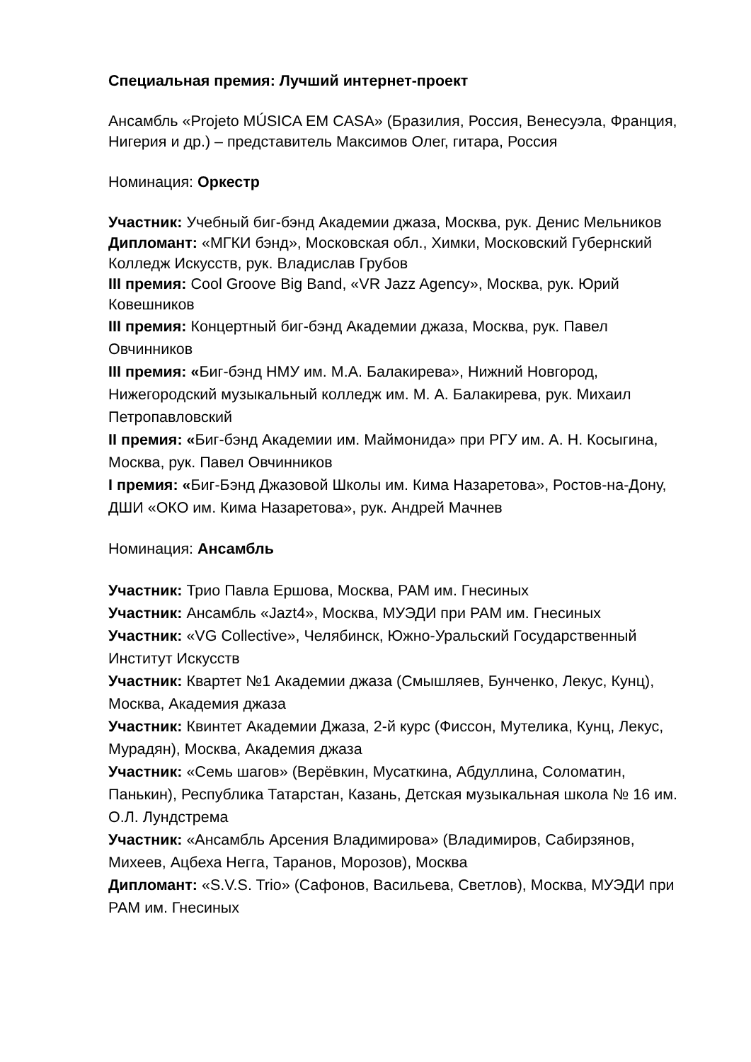Специальная премия: Лучший интернет-проект
Ансамбль «Projeto MÚSICA EM CASA» (Бразилия, Россия, Венесуэла, Франция, Нигерия и др.) – представитель Максимов Олег, гитара, Россия
Номинация: Оркестр
Участник: Учебный биг-бэнд Академии джаза, Москва, рук. Денис Мельников
Дипломант: «МГКИ бэнд», Московская обл., Химки, Московский Губернский Колледж Искусств, рук. Владислав Грубов
III премия: Cool Groove Big Band, «VR Jazz Agency», Москва, рук. Юрий Ковешников
III премия: Концертный биг-бэнд Академии джаза, Москва, рук. Павел Овчинников
III премия: «Биг-бэнд НМУ им. М.А. Балакирева», Нижний Новгород, Нижегородский музыкальный колледж им. М. А. Балакирева, рук. Михаил Петропавловский
II премия: «Биг-бэнд Академии им. Маймонида» при РГУ им. А. Н. Косыгина, Москва, рук. Павел Овчинников
I премия: «Биг-Бэнд Джазовой Школы им. Кима Назаретова», Ростов-на-Дону, ДШИ «ОКО им. Кима Назаретова», рук. Андрей Мачнев
Номинация: Ансамбль
Участник: Трио Павла Ершова, Москва, РАМ им. Гнесиных
Участник: Ансамбль «Jazt4», Москва, МУЭДИ при РАМ им. Гнесиных
Участник: «VG Collective», Челябинск, Южно-Уральский Государственный Институт Искусств
Участник: Квартет №1 Академии джаза (Смышляев, Бунченко, Лекус, Кунц), Москва, Академия джаза
Участник: Квинтет Академии Джаза, 2-й курс (Фиссон, Мутелика, Кунц, Лекус, Мурадян), Москва, Академия джаза
Участник: «Семь шагов» (Верёвкин, Мусаткина, Абдуллина, Соломатин, Панькин), Республика Татарстан, Казань, Детская музыкальная школа № 16 им. О.Л. Лундстрема
Участник: «Ансамбль Арсения Владимирова» (Владимиров, Сабирзянов, Михеев, Ацбеха Негга, Таранов, Морозов), Москва
Дипломант: «S.V.S. Trio» (Сафонов, Васильева, Светлов), Москва, МУЭДИ при РАМ им. Гнесиных